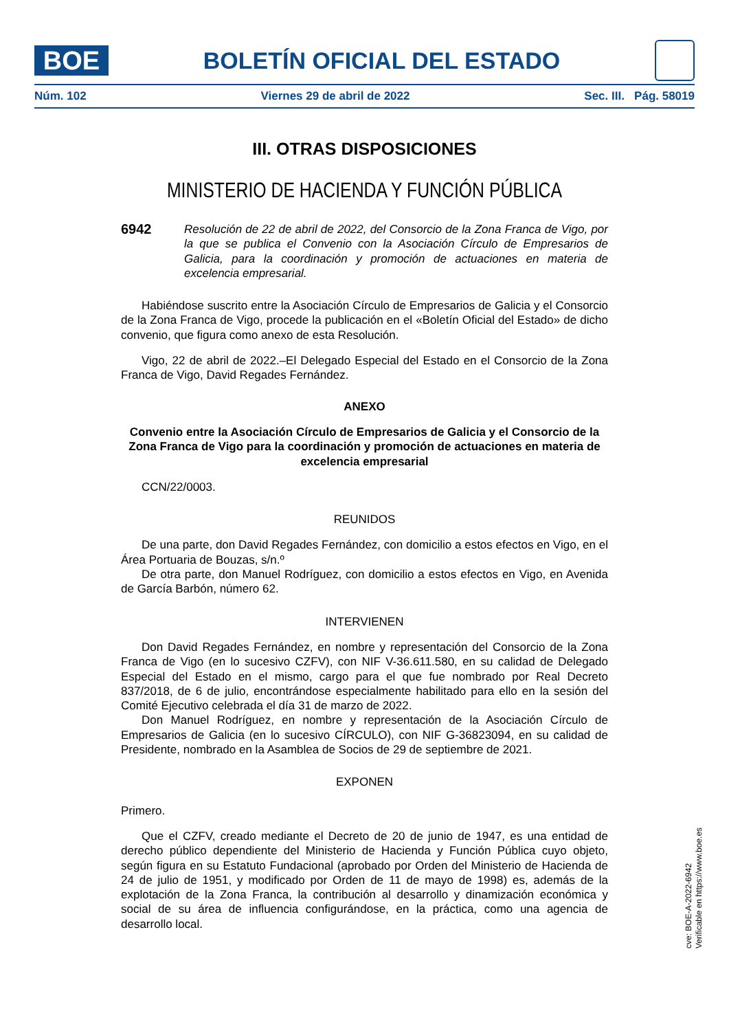BOE
BOLETÍN OFICIAL DEL ESTADO
Núm. 102 Viernes 29 de abril de 2022 Sec. III. Pág. 58019
III. OTRAS DISPOSICIONES
MINISTERIO DE HACIENDA Y FUNCIÓN PÚBLICA
6942
Resolución de 22 de abril de 2022, del Consorcio de la Zona Franca de Vigo, por la que se publica el Convenio con la Asociación Círculo de Empresarios de Galicia, para la coordinación y promoción de actuaciones en materia de excelencia empresarial.
Habiéndose suscrito entre la Asociación Círculo de Empresarios de Galicia y el Consorcio de la Zona Franca de Vigo, procede la publicación en el «Boletín Oficial del Estado» de dicho convenio, que figura como anexo de esta Resolución.
Vigo, 22 de abril de 2022.–El Delegado Especial del Estado en el Consorcio de la Zona Franca de Vigo, David Regades Fernández.
ANEXO
Convenio entre la Asociación Círculo de Empresarios de Galicia y el Consorcio de la Zona Franca de Vigo para la coordinación y promoción de actuaciones en materia de excelencia empresarial
CCN/22/0003.
REUNIDOS
De una parte, don David Regades Fernández, con domicilio a estos efectos en Vigo, en el Área Portuaria de Bouzas, s/n.º
De otra parte, don Manuel Rodríguez, con domicilio a estos efectos en Vigo, en Avenida de García Barbón, número 62.
INTERVIENEN
Don David Regades Fernández, en nombre y representación del Consorcio de la Zona Franca de Vigo (en lo sucesivo CZFV), con NIF V-36.611.580, en su calidad de Delegado Especial del Estado en el mismo, cargo para el que fue nombrado por Real Decreto 837/2018, de 6 de julio, encontrándose especialmente habilitado para ello en la sesión del Comité Ejecutivo celebrada el día 31 de marzo de 2022.
Don Manuel Rodríguez, en nombre y representación de la Asociación Círculo de Empresarios de Galicia (en lo sucesivo CÍRCULO), con NIF G-36823094, en su calidad de Presidente, nombrado en la Asamblea de Socios de 29 de septiembre de 2021.
EXPONEN
Primero.
Que el CZFV, creado mediante el Decreto de 20 de junio de 1947, es una entidad de derecho público dependiente del Ministerio de Hacienda y Función Pública cuyo objeto, según figura en su Estatuto Fundacional (aprobado por Orden del Ministerio de Hacienda de 24 de julio de 1951, y modificado por Orden de 11 de mayo de 1998) es, además de la explotación de la Zona Franca, la contribución al desarrollo y dinamización económica y social de su área de influencia configurándose, en la práctica, como una agencia de desarrollo local.
cve: BOE-A-2022-6942
Verificable en https://www.boe.es